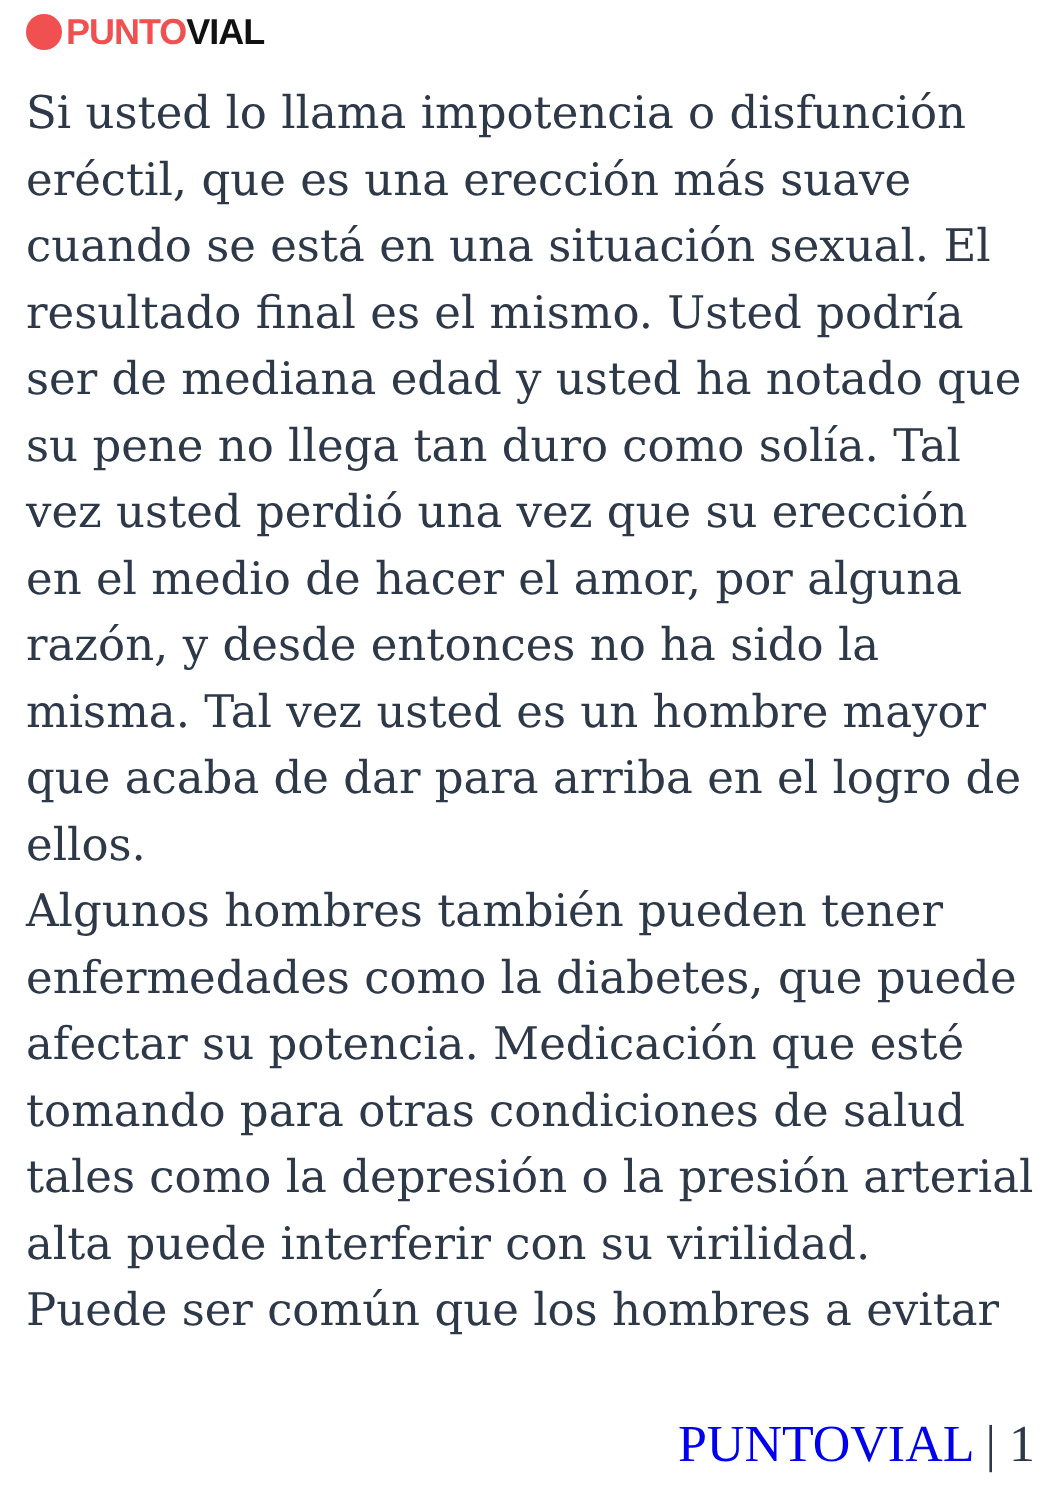PUNTO VIAL
Si usted lo llama impotencia o disfunción eréctil, que es una erección más suave cuando se está en una situación sexual. El resultado final es el mismo. Usted podría ser de mediana edad y usted ha notado que su pene no llega tan duro como solía. Tal vez usted perdió una vez que su erección en el medio de hacer el amor, por alguna razón, y desde entonces no ha sido la misma. Tal vez usted es un hombre mayor que acaba de dar para arriba en el logro de ellos.
Algunos hombres también pueden tener enfermedades como la diabetes, que puede afectar su potencia. Medicación que esté tomando para otras condiciones de salud tales como la depresión o la presión arterial alta puede interferir con su virilidad.
Puede ser común que los hombres a evitar
PUNTOVIAL | 1